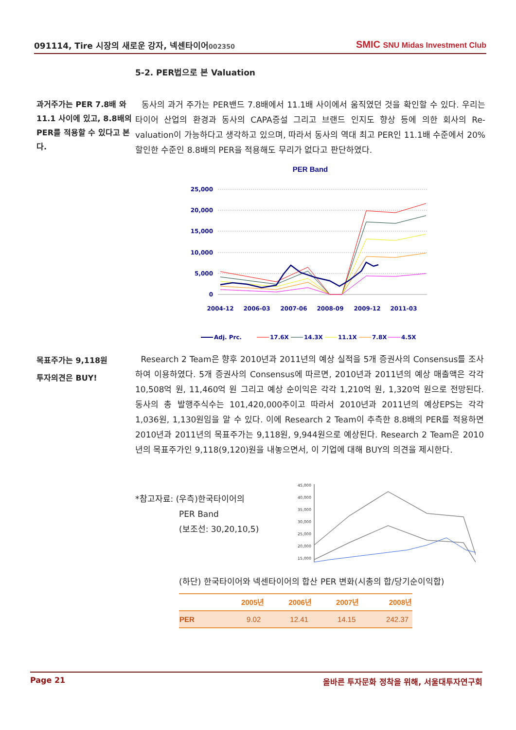091114, Tire 시장의 새로운 강자, 넥센타이어002350 SMIC SNU Midas Investment Club
5-2. PER법으로 본 Valuation
과거주가는 PER 7.8배 와 11.1 사이에 있고, 8.8배의 PER를 적용할 수 있다고 본다.
동사의 과거 주가는 PER밴드 7.8배에서 11.1배 사이에서 움직였던 것을 확인할 수 있다. 우리는 타이어 산업의 환경과 동사의 CAPA증설 그리고 브랜드 인지도 향상 등에 의한 회사의 Re-valuation이 가능하다고 생각하고 있으며, 따라서 동사의 역대 최고 PER인 11.1배 수준에서 20%할인한 수준인 8.8배의 PER을 적용해도 무리가 없다고 판단하였다.
PER Band
25,000
20,000
15,000
10,000
5,000
0
2004-12
2006-03
2007-06
2008-09
2009-12
2011-03
Adj. Prc.
17.6X
14.3X
11.1X
7.8X
4.5X
목표주가는 9,118원
투자의견은 BUY!
Research 2 Team은 향후 2010년과 2011년의 예상 실적을 5개 증권사의 Consensus를 조사하여 이용하였다. 5개 증권사의 Consensus에 따르면, 2010년과 2011년의 예상 매출액은 각각 10,508억 원, 11,460억 원 그리고 예상 순이익은 각각 1,210억 원, 1,320억 원으로 전망된다. 동사의 총 발행주식수는 101,420,000주이고 따라서 2010년과 2011년의 예상EPS는 각각 1,036원, 1,130원임을 알 수 있다. 이에 Research 2 Team이 추측한 8.8배의 PER를 적용하면 2010년과 2011년의 목표주가는 9,118원, 9,944원으로 예상된다. Research 2 Team은 2010년의 목표주가인 9,118(9,120)원을 내놓으면서, 이 기업에 대해 BUY의 의견을 제시한다.
*참고자료: (우측)한국타이어의
PER Band
(보조선: 30,20,10,5)
45,000
40,000
35,000
30,000
25,000
20,000
15,000
(하단) 한국타이어와 넥센타이어의 합산 PER 변화(시총의 합/당기순이익합)
| | 2005년 | 2006년 | 2007년 | 2008년 |
| --- | --- | --- | --- | --- |
| PER | 9.02 | 12.41 | 14.15 | 242.37 |
Page 21 올바른 투자문화 정착을 위해, 서울대투자연구회